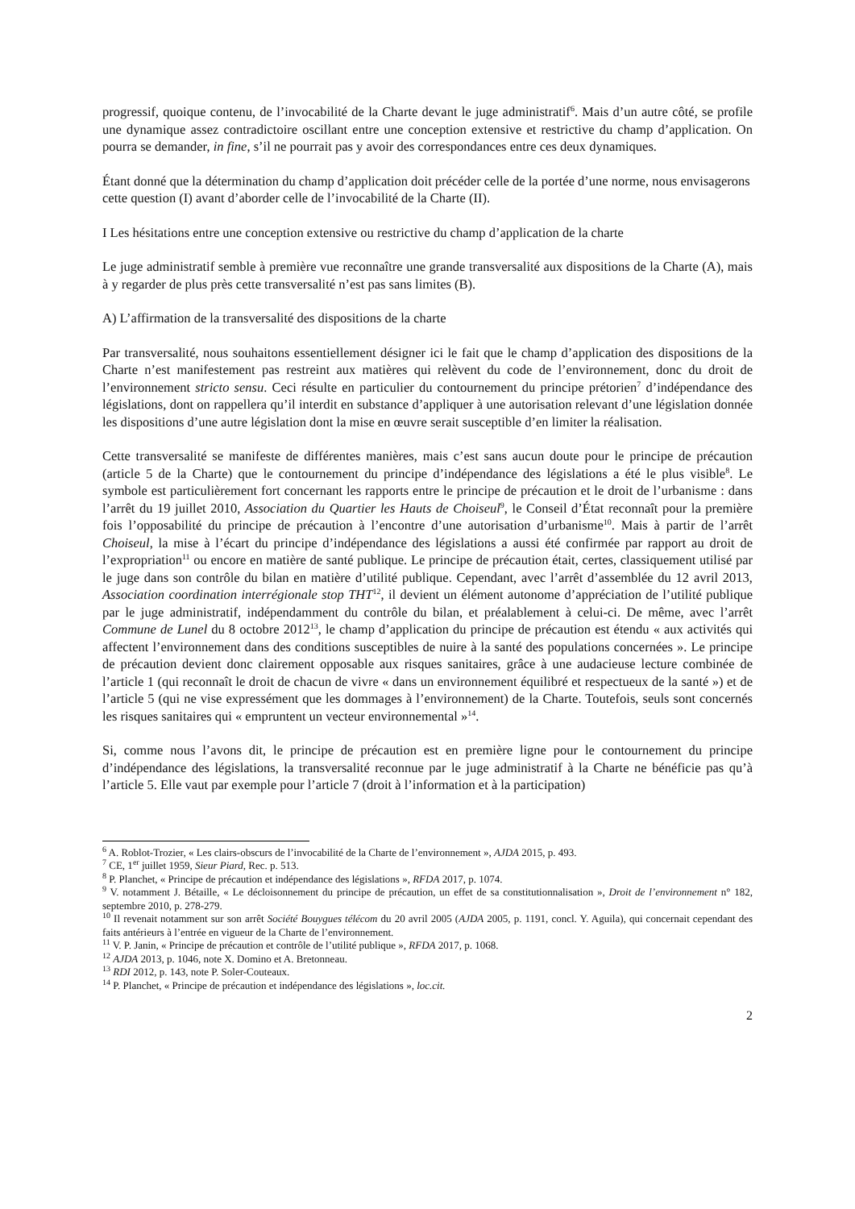progressif, quoique contenu, de l’invocabilité de la Charte devant le juge administratif<sup>6</sup>. Mais d’un autre côté, se profile une dynamique assez contradictoire oscillant entre une conception extensive et restrictive du champ d’application. On pourra se demander, in fine, s’il ne pourrait pas y avoir des correspondances entre ces deux dynamiques.
Étant donné que la détermination du champ d’application doit précéder celle de la portée d’une norme, nous envisagerons cette question (I) avant d’aborder celle de l’invocabilité de la Charte (II).
I Les hésitations entre une conception extensive ou restrictive du champ d’application de la charte
Le juge administratif semble à première vue reconnaître une grande transversalité aux dispositions de la Charte (A), mais à y regarder de plus près cette transversalité n’est pas sans limites (B).
A) L’affirmation de la transversalité des dispositions de la charte
Par transversalité, nous souhaitons essentiellement désigner ici le fait que le champ d’application des dispositions de la Charte n’est manifestement pas restreint aux matières qui relèvent du code de l’environnement, donc du droit de l’environnement stricto sensu. Ceci résulte en particulier du contournement du principe prétorien<sup>7</sup> d’indépendance des législations, dont on rappellera qu’il interdit en substance d’appliquer à une autorisation relevant d’une législation donnée les dispositions d’une autre législation dont la mise en œuvre serait susceptible d’en limiter la réalisation.
Cette transversalité se manifeste de différentes manières, mais c’est sans aucun doute pour le principe de précaution (article 5 de la Charte) que le contournement du principe d’indépendance des législations a été le plus visible<sup>8</sup>. Le symbole est particulièrement fort concernant les rapports entre le principe de précaution et le droit de l’urbanisme : dans l’arrêt du 19 juillet 2010, Association du Quartier les Hauts de Choiseul<sup>9</sup>, le Conseil d’État reconnaît pour la première fois l’opposabilité du principe de précaution à l’encontre d’une autorisation d’urbanisme<sup>10</sup>. Mais à partir de l’arrêt Choiseul, la mise à l’écart du principe d’indépendance des législations a aussi été confirmée par rapport au droit de l’expropriation<sup>11</sup> ou encore en matière de santé publique. Le principe de précaution était, certes, classiquement utilisé par le juge dans son contrôle du bilan en matière d’utilité publique. Cependant, avec l’arrêt d’assemblée du 12 avril 2013, Association coordination interrégionale stop THT<sup>12</sup>, il devient un élément autonome d’appréciation de l’utilité publique par le juge administratif, indépendamment du contrôle du bilan, et préalablement à celui-ci. De même, avec l’arrêt Commune de Lunel du 8 octobre 2012<sup>13</sup>, le champ d’application du principe de précaution est étendu « aux activités qui affectent l’environnement dans des conditions susceptibles de nuire à la santé des populations concernées ». Le principe de précaution devient donc clairement opposable aux risques sanitaires, grâce à une audacieuse lecture combinée de l’article 1 (qui reconnaît le droit de chacun de vivre « dans un environnement équilibré et respectueux de la santé ») et de l’article 5 (qui ne vise expressément que les dommages à l’environnement) de la Charte. Toutefois, seuls sont concernés les risques sanitaires qui « empruntent un vecteur environnemental »<sup>14</sup>.
Si, comme nous l’avons dit, le principe de précaution est en première ligne pour le contournement du principe d’indépendance des législations, la transversalité reconnue par le juge administratif à la Charte ne bénéficie pas qu’à l’article 5. Elle vaut par exemple pour l’article 7 (droit à l’information et à la participation)
<sup>6</sup> A. Roblot-Trozier, « Les clairs-obscurs de l’invocabilité de la Charte de l’environnement », AJDA 2015, p. 493.
<sup>7</sup> CE, 1<sup>er</sup> juillet 1959, Sieur Piard, Rec. p. 513.
<sup>8</sup> P. Planchet, « Principe de précaution et indépendance des législations », RFDA 2017, p. 1074.
<sup>9</sup> V. notamment J. Bétaille, « Le décloisonnement du principe de précaution, un effet de sa constitutionnalisation », Droit de l’environnement n° 182, septembre 2010, p. 278-279.
<sup>10</sup> Il revenait notamment sur son arrêt Société Bouygues télécom du 20 avril 2005 (AJDA 2005, p. 1191, concl. Y. Aguila), qui concernait cependant des faits antérieurs à l’entrée en vigueur de la Charte de l’environnement.
<sup>11</sup> V. P. Janin, « Principe de précaution et contrôle de l’utilité publique », RFDA 2017, p. 1068.
<sup>12</sup> AJDA 2013, p. 1046, note X. Domino et A. Bretonneau.
<sup>13</sup> RDI 2012, p. 143, note P. Soler-Couteaux.
<sup>14</sup> P. Planchet, « Principe de précaution et indépendance des législations », loc.cit.
2